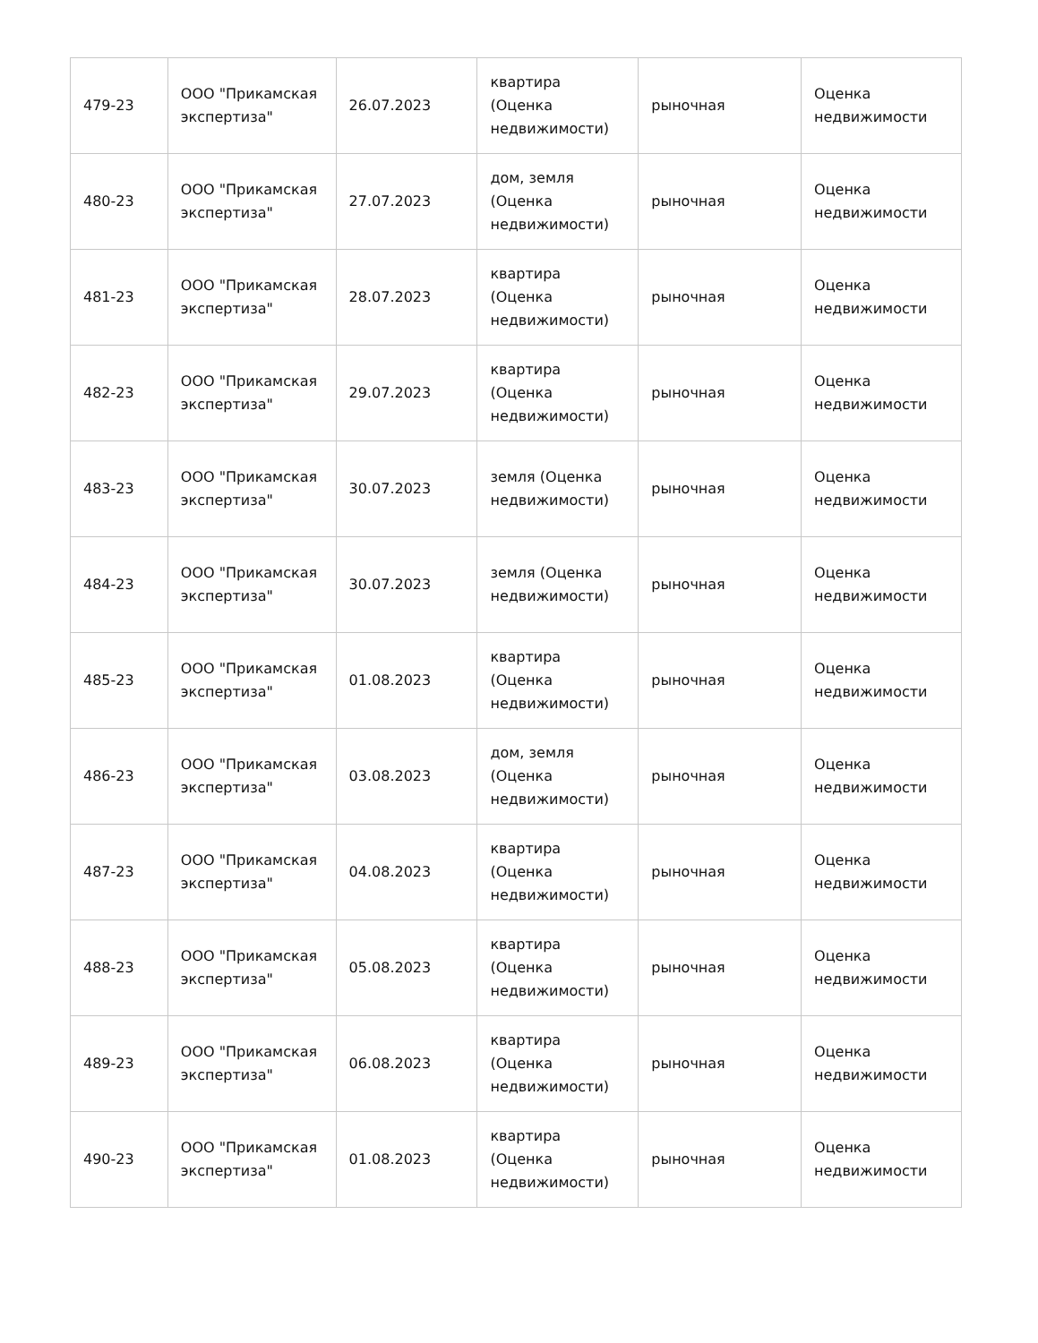| 479-23 | ООО "Прикамская экспертиза" | 26.07.2023 | квартира (Оценка недвижимости) | рыночная | Оценка недвижимости |
| 480-23 | ООО "Прикамская экспертиза" | 27.07.2023 | дом, земля (Оценка недвижимости) | рыночная | Оценка недвижимости |
| 481-23 | ООО "Прикамская экспертиза" | 28.07.2023 | квартира (Оценка недвижимости) | рыночная | Оценка недвижимости |
| 482-23 | ООО "Прикамская экспертиза" | 29.07.2023 | квартира (Оценка недвижимости) | рыночная | Оценка недвижимости |
| 483-23 | ООО "Прикамская экспертиза" | 30.07.2023 | земля (Оценка недвижимости) | рыночная | Оценка недвижимости |
| 484-23 | ООО "Прикамская экспертиза" | 30.07.2023 | земля (Оценка недвижимости) | рыночная | Оценка недвижимости |
| 485-23 | ООО "Прикамская экспертиза" | 01.08.2023 | квартира (Оценка недвижимости) | рыночная | Оценка недвижимости |
| 486-23 | ООО "Прикамская экспертиза" | 03.08.2023 | дом, земля (Оценка недвижимости) | рыночная | Оценка недвижимости |
| 487-23 | ООО "Прикамская экспертиза" | 04.08.2023 | квартира (Оценка недвижимости) | рыночная | Оценка недвижимости |
| 488-23 | ООО "Прикамская экспертиза" | 05.08.2023 | квартира (Оценка недвижимости) | рыночная | Оценка недвижимости |
| 489-23 | ООО "Прикамская экспертиза" | 06.08.2023 | квартира (Оценка недвижимости) | рыночная | Оценка недвижимости |
| 490-23 | ООО "Прикамская экспертиза" | 01.08.2023 | квартира (Оценка недвижимости) | рыночная | Оценка недвижимости |